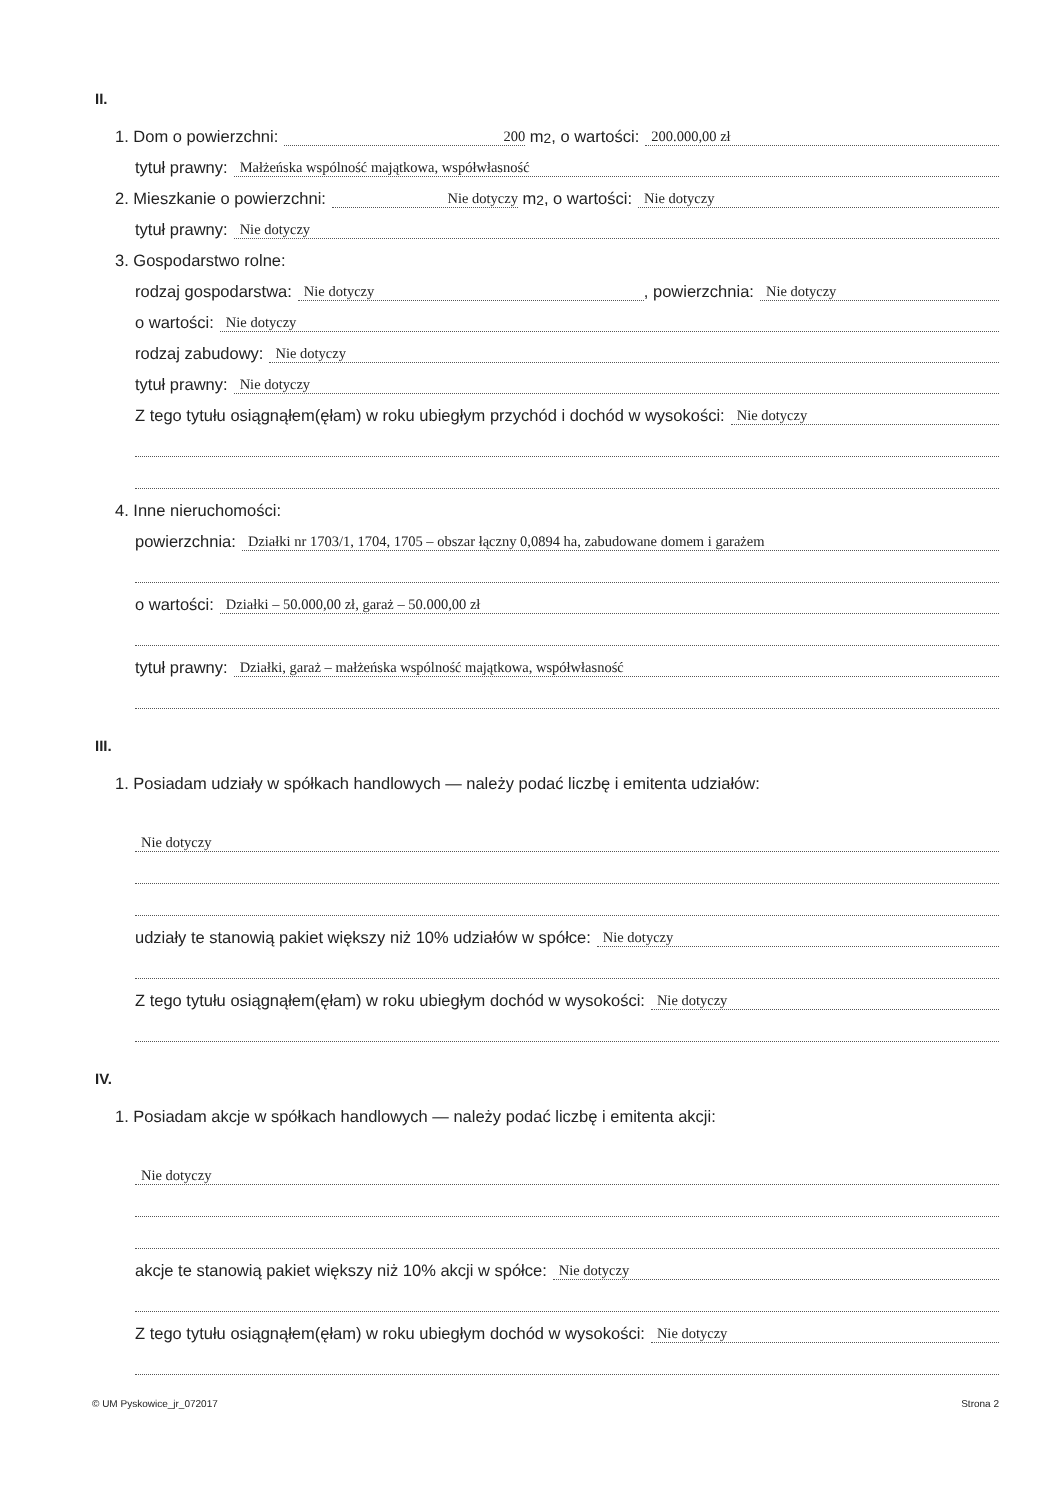II.
1. Dom o powierzchni: 200 m <sup>2</sup>, o wartości: 200.000,00 zł
tytuł prawny: Małżeńska wspólność majątkowa, współwłasność
2. Mieszkanie o powierzchni: Nie dotyczy m <sup>2</sup>, o wartości: Nie dotyczy
tytuł prawny: Nie dotyczy
3. Gospodarstwo rolne:
rodzaj gospodarstwa: Nie dotyczy, powierzchnia: Nie dotyczy
o wartości: Nie dotyczy
rodzaj zabudowy: Nie dotyczy
tytuł prawny: Nie dotyczy
Z tego tytułu osiągnąłem(ęłam) w roku ubiegłym przychód i dochód w wysokości: Nie dotyczy
4. Inne nieruchomości:
powierzchnia: Działki nr 1703/1, 1704, 1705 – obszar łączny 0,0894 ha, zabudowane domem i garażem
o wartości: Działki – 50.000,00 zł, garaż – 50.000,00 zł
tytuł prawny: Działki, garaż – małżeńska wspólność majątkowa, współwłasność
III.
1. Posiadam udziały w spółkach handlowych — należy podać liczbę i emitenta udziałów:
Nie dotyczy
udziały te stanowią pakiet większy niż 10% udziałów w spółce: Nie dotyczy
Z tego tytułu osiągnąłem(ęłam) w roku ubiegłym dochód w wysokości: Nie dotyczy
IV.
1. Posiadam akcje w spółkach handlowych — należy podać liczbę i emitenta akcji:
Nie dotyczy
akcje te stanowią pakiet większy niż 10% akcji w spółce: Nie dotyczy
Z tego tytułu osiągnąłem(ęłam) w roku ubiegłym dochód w wysokości: Nie dotyczy
© UM Pyskowice_jr_072017 Strona 2